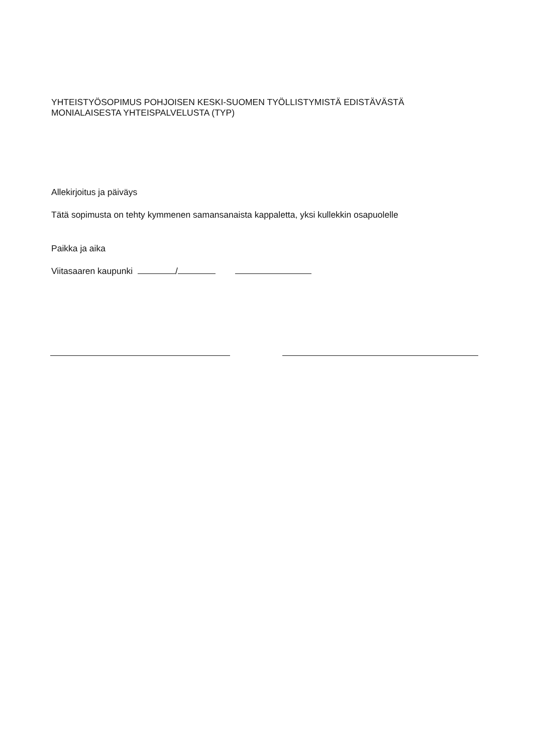YHTEISTYÖSOPIMUS POHJOISEN KESKI-SUOMEN TYÖLLISTYMISTÄ EDISTÄVÄSTÄ
MONIALAISESTA YHTEISPALVELUSTA (TYP)
Allekirjoitus ja päiväys
Tätä sopimusta on tehty kymmenen samansanaista kappaletta, yksi kullekkin osapuolelle
Paikka ja aika
Viitasaaren kaupunki /